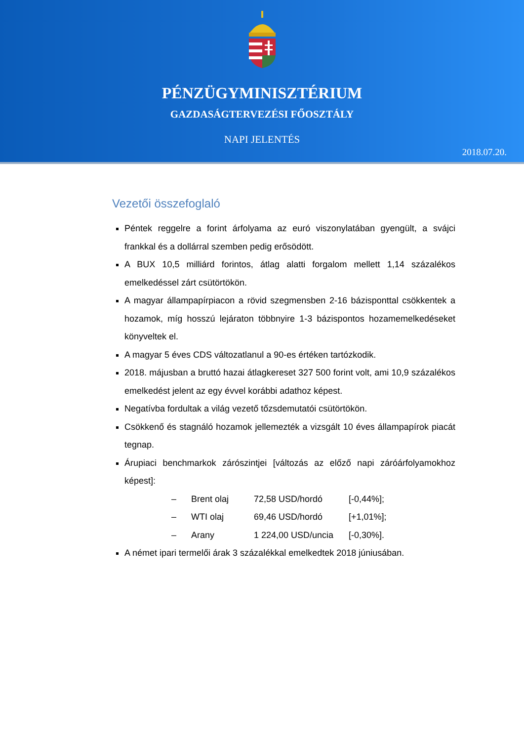PÉNZÜGYMINISZTÉRIUM
GAZDASÁGTERVEZÉSI FŐOSZTÁLY
NAPI JELENTÉS
2018.07.20.
Vezetői összefoglaló
Péntek reggelre a forint árfolyama az euró viszonylatában gyengült, a svájci frankkal és a dollárral szemben pedig erősödött.
A BUX 10,5 milliárd forintos, átlag alatti forgalom mellett 1,14 százalékos emelkedéssel zárt csütörtökön.
A magyar állampapírpiacon a rövid szegmensben 2-16 bázisponttal csökkentek a hozamok, míg hosszú lejáraton többnyire 1-3 bázispontos hozamemelkedéseket könyveltek el.
A magyar 5 éves CDS változatlanul a 90-es értéken tartózkodik.
2018. májusban a bruttó hazai átlagkereset 327 500 forint volt, ami 10,9 százalékos emelkedést jelent az egy évvel korábbi adathoz képest.
Negatívba fordultak a világ vezető tőzsdemutatói csütörtökön.
Csökkenő és stagnáló hozamok jellemezték a vizsgált 10 éves állampapírok piacát tegnap.
Árupiaci benchmarkok zárószintjei [változás az előző napi záróárfolyamokhoz képest]:
| – | Brent olaj | 72,58 USD/hordó | [-0,44%]; |
| – | WTI olaj | 69,46 USD/hordó | [+1,01%]; |
| – | Arany | 1 224,00 USD/uncia | [-0,30%]. |
A német ipari termelői árak 3 százalékkal emelkedtek 2018 júniusában.